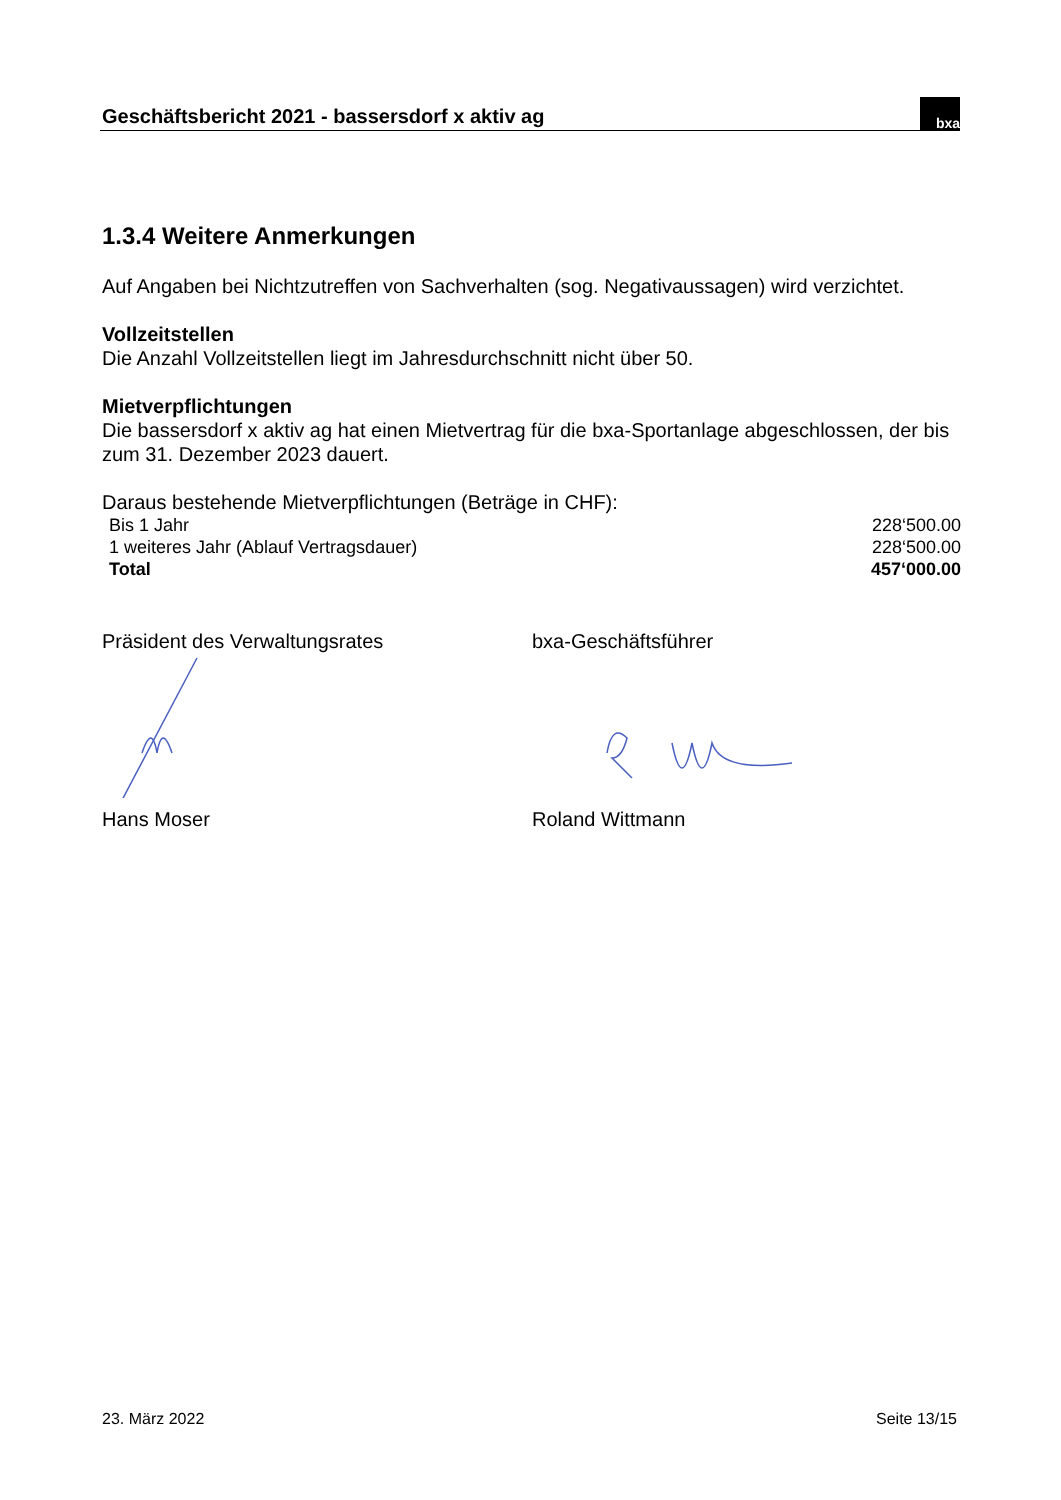Geschäftsbericht 2021 - bassersdorf x aktiv ag
bxa
1.3.4 Weitere Anmerkungen
Auf Angaben bei Nichtzutreffen von Sachverhalten (sog. Negativaussagen) wird verzichtet.
Vollzeitstellen
Die Anzahl Vollzeitstellen liegt im Jahresdurchschnitt nicht über 50.
Mietverpflichtungen
Die bassersdorf x aktiv ag hat einen Mietvertrag für die bxa-Sportanlage abgeschlossen, der bis zum 31. Dezember 2023 dauert.
Daraus bestehende Mietverpflichtungen (Beträge in CHF):
| Bis 1 Jahr | 228‘500.00 |
| 1 weiteres Jahr (Ablauf Vertragsdauer) | 228‘500.00 |
| Total | 457‘000.00 |
Präsident des Verwaltungsrates bxa-Geschäftsführer
Hans Moser Roland Wittmann
23. März 2022 Seite 13/15